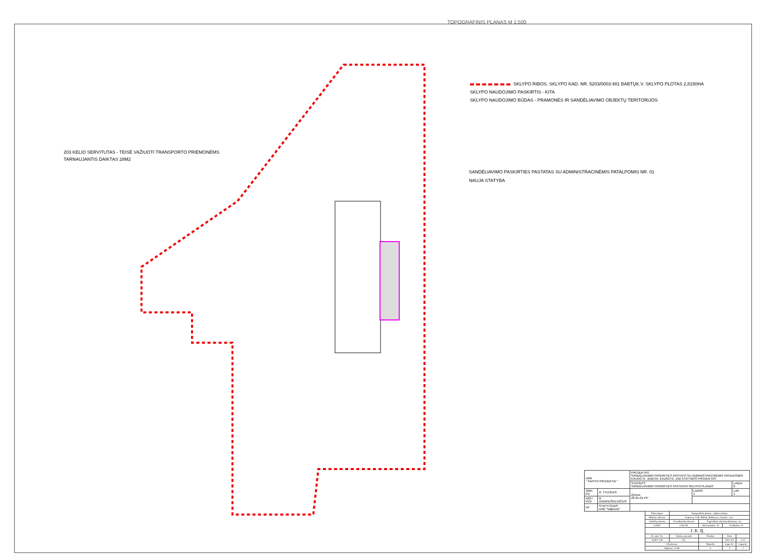TOPOGRAFINIS PLANAS M 1:500
SKLYPO RIBOS. SKLYPO KAD. NR. 5203/0003:481 BABTŲK.V. SKLYPO PLOTAS 2,8150HA
SKLYPO NAUDOJIMO PASKIRTIS - KITA
SKLYPO NAUDOJIMO BŪDAS - PRAMONĖS IR SANDĖLIAVIMO OBJEKTŲ TERITORIJOS
203 KELIO SERVITUTAS - TEISĖ VAŽIUOTI TRANSPORTO PRIEMONĖMS
TARNAUJANTIS DAIKTAS 28M2
SANDĖLIAVIMO PASKIRTIES PASTATAS SU ADMINISTRACINĖMIS PATALPOMIS NR. 01
NAUJA STATYBA
| UAB " SAISTO PROJEKTAI " | | PROJEKTAS SANDĖLIAVIMO PASKIRTIES PASTATO SU ADMINISTRACINĖMIS PATALPOMIS KAUNO R., BABTAI, KAUNO G. 15B STATYBOS PROJEKTAS | | |
| | | STATINYS SANDĖLIAVIMO PASKIRTIES PASTATAS SKLYPO PLANAS | | LAIDA 0 |
| 3904 PV | R. TYLŪNAS | Žymuo 22-01-01-PP | LAPAS 1 | LAP 1 |
| A267 PDV | R. ANDRIUŠKEVIČIUS | | | |
| PP | STATYTOJAS UAB "Salpronė" | | | |
| Plano tipas: | Topografinis planas – pilnas turinys | | | |
| Objekto adresas: | Kauno g. 15B, Babtai, Babtų sen., Kauno r. sav. | | | |
| Aukščių sistema | Koordinačių sistema | Pagrindinis objektų tikslumas, cm | | |
| LAS07 | LKS-94 | Horizontalus: 10 | Vertikalus: 10 | |
| J. K. IĮ. | | | | |
| Kv. paž. Nr. | Vardas, pavardė | Parašas | Data | |
| 1GKV-238 | J.K. | | 2022-03 | A.V. |
| Užsakovas | | Mastelis | Lapo Nr. | Lapų sk. |
| Salpronė, UAB | | 1: | 1 | 1 |